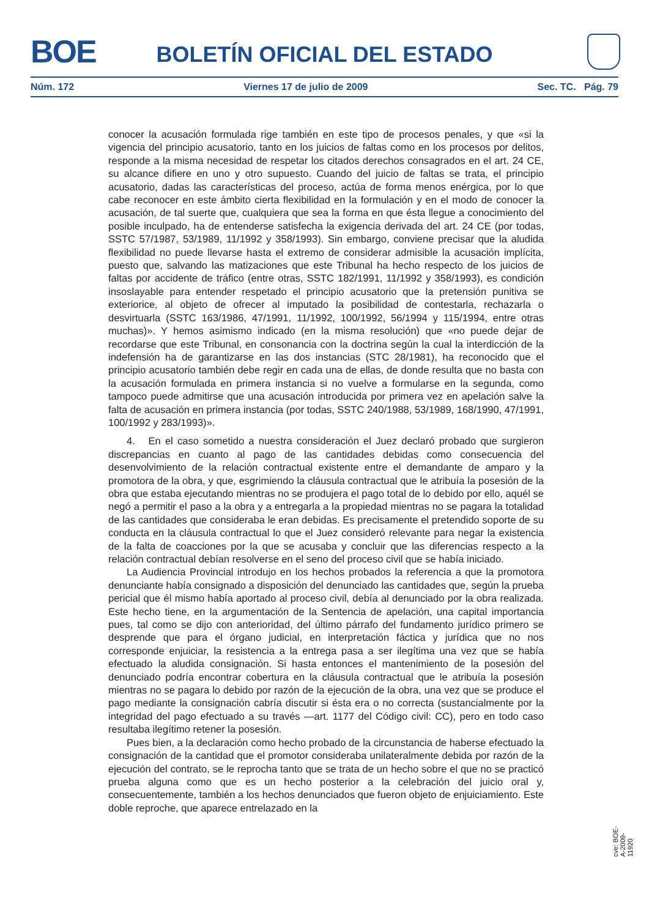BOE
BOLETÍN OFICIAL DEL ESTADO
Núm. 172 Viernes 17 de julio de 2009 Sec. TC. Pág. 79
conocer la acusación formulada rige también en este tipo de procesos penales, y que «si la vigencia del principio acusatorio, tanto en los juicios de faltas como en los procesos por delitos, responde a la misma necesidad de respetar los citados derechos consagrados en el art. 24 CE, su alcance difiere en uno y otro supuesto. Cuando del juicio de faltas se trata, el principio acusatorio, dadas las características del proceso, actúa de forma menos enérgica, por lo que cabe reconocer en este ámbito cierta flexibilidad en la formulación y en el modo de conocer la acusación, de tal suerte que, cualquiera que sea la forma en que ésta llegue a conocimiento del posible inculpado, ha de entenderse satisfecha la exigencia derivada del art. 24 CE (por todas, SSTC 57/1987, 53/1989, 11/1992 y 358/1993). Sin embargo, conviene precisar que la aludida flexibilidad no puede llevarse hasta el extremo de considerar admisible la acusación implícita, puesto que, salvando las matizaciones que este Tribunal ha hecho respecto de los juicios de faltas por accidente de tráfico (entre otras, SSTC 182/1991, 11/1992 y 358/1993), es condición insoslayable para entender respetado el principio acusatorio que la pretensión punitiva se exteriorice, al objeto de ofrecer al imputado la posibilidad de contestarla, rechazarla o desvirtuarla (SSTC 163/1986, 47/1991, 11/1992, 100/1992, 56/1994 y 115/1994, entre otras muchas)». Y hemos asimismo indicado (en la misma resolución) que «no puede dejar de recordarse que este Tribunal, en consonancia con la doctrina según la cual la interdicción de la indefensión ha de garantizarse en las dos instancias (STC 28/1981), ha reconocido que el principio acusatorio también debe regir en cada una de ellas, de donde resulta que no basta con la acusación formulada en primera instancia si no vuelve a formularse en la segunda, como tampoco puede admitirse que una acusación introducida por primera vez en apelación salve la falta de acusación en primera instancia (por todas, SSTC 240/1988, 53/1989, 168/1990, 47/1991, 100/1992 y 283/1993)».
4. En el caso sometido a nuestra consideración el Juez declaró probado que surgieron discrepancias en cuanto al pago de las cantidades debidas como consecuencia del desenvolvimiento de la relación contractual existente entre el demandante de amparo y la promotora de la obra, y que, esgrimiendo la cláusula contractual que le atribuía la posesión de la obra que estaba ejecutando mientras no se produjera el pago total de lo debido por ello, aquél se negó a permitir el paso a la obra y a entregarla a la propiedad mientras no se pagara la totalidad de las cantidades que consideraba le eran debidas. Es precisamente el pretendido soporte de su conducta en la cláusula contractual lo que el Juez consideró relevante para negar la existencia de la falta de coacciones por la que se acusaba y concluir que las diferencias respecto a la relación contractual debían resolverse en el seno del proceso civil que se había iniciado.
La Audiencia Provincial introdujo en los hechos probados la referencia a que la promotora denunciante había consignado a disposición del denunciado las cantidades que, según la prueba pericial que él mismo había aportado al proceso civil, debía al denunciado por la obra realizada. Este hecho tiene, en la argumentación de la Sentencia de apelación, una capital importancia pues, tal como se dijo con anterioridad, del último párrafo del fundamento jurídico primero se desprende que para el órgano judicial, en interpretación fáctica y jurídica que no nos corresponde enjuiciar, la resistencia a la entrega pasa a ser ilegítima una vez que se había efectuado la aludida consignación. Si hasta entonces el mantenimiento de la posesión del denunciado podría encontrar cobertura en la cláusula contractual que le atribuía la posesión mientras no se pagara lo debido por razón de la ejecución de la obra, una vez que se produce el pago mediante la consignación cabría discutir si ésta era o no correcta (sustancialmente por la integridad del pago efectuado a su través —art. 1177 del Código civil: CC), pero en todo caso resultaba ilegítimo retener la posesión.
Pues bien, a la declaración como hecho probado de la circunstancia de haberse efectuado la consignación de la cantidad que el promotor consideraba unilateralmente debida por razón de la ejecución del contrato, se le reprocha tanto que se trata de un hecho sobre el que no se practicó prueba alguna como que es un hecho posterior a la celebración del juicio oral y, consecuentemente, también a los hechos denunciados que fueron objeto de enjuiciamiento. Este doble reproche, que aparece entrelazado en la
cve: BOE-A-2009-11920